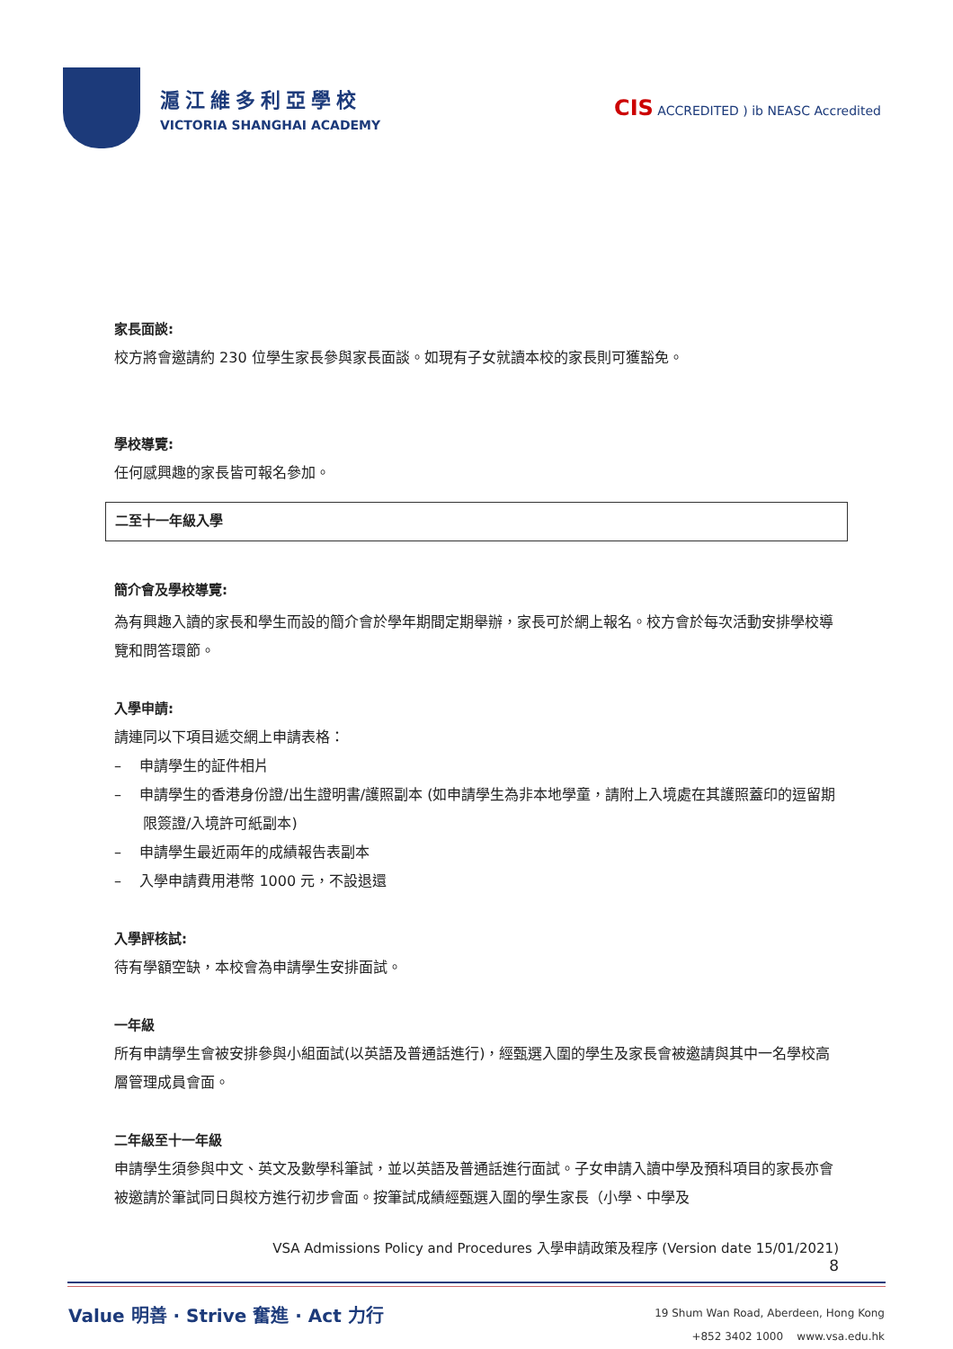滬江維多利亞學校
VICTORIA SHANGHAI ACADEMY
CIS ACCREDITED ) ib NEASC Accredited
家長面談:
校方將會邀請約 230 位學生家長參與家長面談。如現有子女就讀本校的家長則可獲豁免。
學校導覽:
任何感興趣的家長皆可報名參加。
二至十一年級入學
簡介會及學校導覽:
為有興趣入讀的家長和學生而設的簡介會於學年期間定期舉辦，家長可於網上報名。校方會於每次活動安排學校導覽和問答環節。
入學申請:
請連同以下項目遞交網上申請表格：
– 申請學生的証件相片
– 申請學生的香港身份證/出生證明書/護照副本 (如申請學生為非本地學童，請附上入境處在其護照蓋印的逗留期限簽證/入境許可紙副本)
– 申請學生最近兩年的成績報告表副本
– 入學申請費用港幣 1000 元，不設退還
入學評核試:
待有學額空缺，本校會為申請學生安排面試。
一年級
所有申請學生會被安排參與小組面試(以英語及普通話進行)，經甄選入圍的學生及家長會被邀請與其中一名學校高層管理成員會面。
二年級至十一年級
申請學生須參與中文、英文及數學科筆試，並以英語及普通話進行面試。子女申請入讀中學及預科項目的家長亦會被邀請於筆試同日與校方進行初步會面。按筆試成績經甄選入圍的學生家長（小學、中學及
VSA Admissions Policy and Procedures 入學申請政策及程序 (Version date 15/01/2021)
8
Value 明善 · Strive 奮進 · Act 力行
19 Shum Wan Road, Aberdeen, Hong Kong
+852 3402 1000 www.vsa.edu.hk